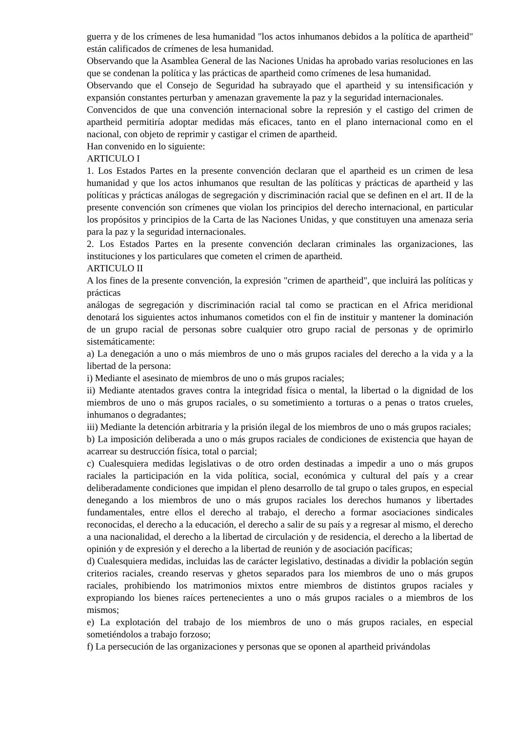guerra y de los crímenes de lesa humanidad "los actos inhumanos debidos a la política de apartheid" están calificados de crímenes de lesa humanidad.
Observando que la Asamblea General de las Naciones Unidas ha aprobado varias resoluciones en las que se condenan la política y las prácticas de apartheid como crímenes de lesa humanidad.
Observando que el Consejo de Seguridad ha subrayado que el apartheid y su intensificación y expansión constantes perturban y amenazan gravemente la paz y la seguridad internacionales.
Convencidos de que una convención internacional sobre la represión y el castigo del crimen de apartheid permitiría adoptar medidas más eficaces, tanto en el plano internacional como en el nacional, con objeto de reprimir y castigar el crimen de apartheid.
Han convenido en lo siguiente:
ARTICULO I
1. Los Estados Partes en la presente convención declaran que el apartheid es un crimen de lesa humanidad y que los actos inhumanos que resultan de las políticas y prácticas de apartheid y las políticas y prácticas análogas de segregación y discriminación racial que se definen en el art. II de la presente convención son crímenes que violan los principios del derecho internacional, en particular los propósitos y principios de la Carta de las Naciones Unidas, y que constituyen una amenaza seria para la paz y la seguridad internacionales.
2. Los Estados Partes en la presente convención declaran criminales las organizaciones, las instituciones y los particulares que cometen el crimen de apartheid.
ARTICULO II
A los fines de la presente convención, la expresión "crimen de apartheid", que incluirá las políticas y prácticas
análogas de segregación y discriminación racial tal como se practican en el Africa meridional denotará los siguientes actos inhumanos cometidos con el fin de instituir y mantener la dominación de un grupo racial de personas sobre cualquier otro grupo racial de personas y de oprimirlo sistemáticamente:
a) La denegación a uno o más miembros de uno o más grupos raciales del derecho a la vida y a la libertad de la persona:
i) Mediante el asesinato de miembros de uno o más grupos raciales;
ii) Mediante atentados graves contra la integridad física o mental, la libertad o la dignidad de los miembros de uno o más grupos raciales, o su sometimiento a torturas o a penas o tratos crueles, inhumanos o degradantes;
iii) Mediante la detención arbitraria y la prisión ilegal de los miembros de uno o más grupos raciales;
b) La imposición deliberada a uno o más grupos raciales de condiciones de existencia que hayan de acarrear su destrucción física, total o parcial;
c) Cualesquiera medidas legislativas o de otro orden destinadas a impedir a uno o más grupos raciales la participación en la vida política, social, económica y cultural del país y a crear deliberadamente condiciones que impidan el pleno desarrollo de tal grupo o tales grupos, en especial denegando a los miembros de uno o más grupos raciales los derechos humanos y libertades fundamentales, entre ellos el derecho al trabajo, el derecho a formar asociaciones sindicales reconocidas, el derecho a la educación, el derecho a salir de su país y a regresar al mismo, el derecho a una nacionalidad, el derecho a la libertad de circulación y de residencia, el derecho a la libertad de opinión y de expresión y el derecho a la libertad de reunión y de asociación pacíficas;
d) Cualesquiera medidas, incluidas las de carácter legislativo, destinadas a dividir la población según criterios raciales, creando reservas y ghetos separados para los miembros de uno o más grupos raciales, prohibiendo los matrimonios mixtos entre miembros de distintos grupos raciales y expropiando los bienes raíces pertenecientes a uno o más grupos raciales o a miembros de los mismos;
e) La explotación del trabajo de los miembros de uno o más grupos raciales, en especial sometiéndolos a trabajo forzoso;
f) La persecución de las organizaciones y personas que se oponen al apartheid privándolas